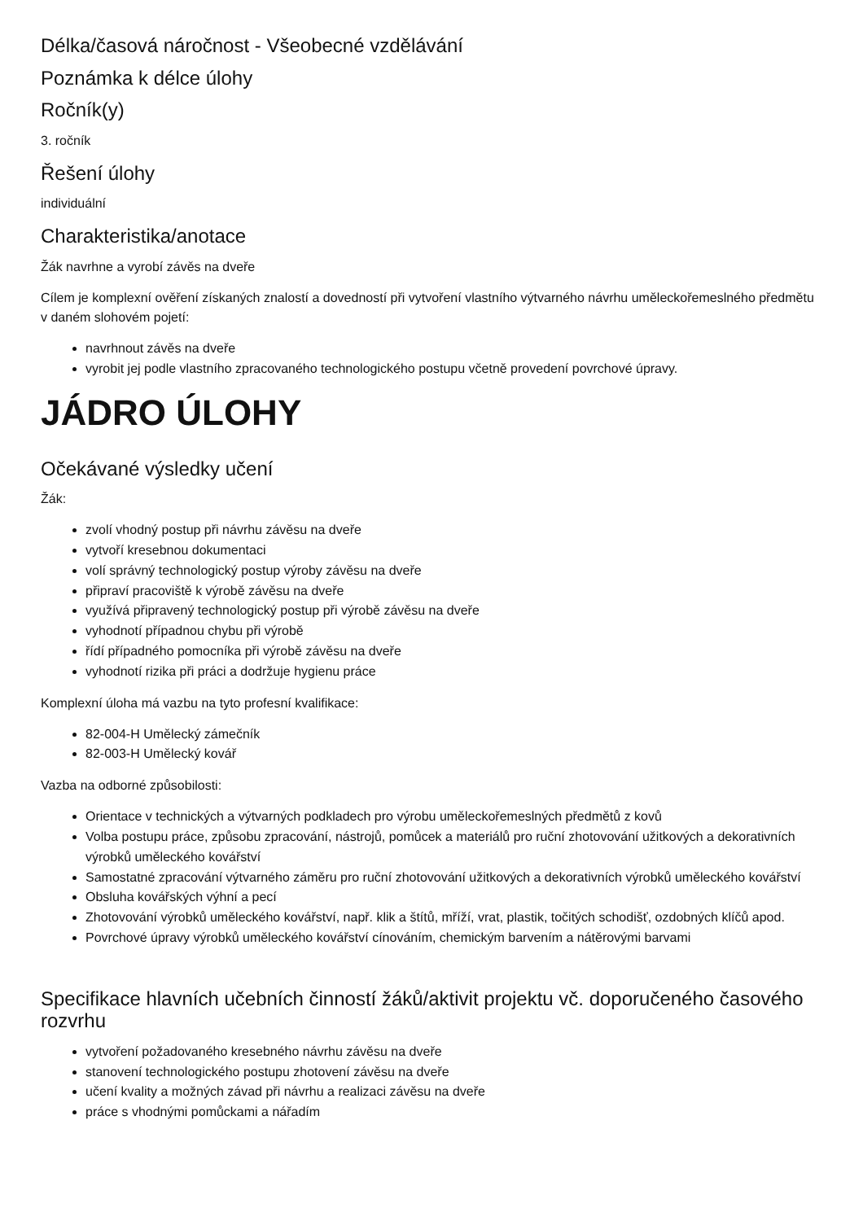Délka/časová náročnost - Všeobecné vzdělávání
Poznámka k délce úlohy
Ročník(y)
3. ročník
Řešení úlohy
individuální
Charakteristika/anotace
Žák navrhne a vyrobí závěs na dveře
Cílem je komplexní ověření získaných znalostí a dovedností při vytvoření vlastního výtvarného návrhu uměleckořemeslného předmětu v daném slohovém pojetí:
navrhnout závěs na dveře
vyrobit jej podle vlastního zpracovaného technologického postupu včetně provedení povrchové úpravy.
JÁDRO ÚLOHY
Očekávané výsledky učení
Žák:
zvolí vhodný postup při návrhu závěsu na dveře
vytvoří kresebnou dokumentaci
volí správný technologický postup výroby závěsu na dveře
připraví pracoviště k výrobě závěsu na dveře
využívá připravený technologický postup při výrobě závěsu na dveře
vyhodnotí případnou chybu při výrobě
řídí případného pomocníka při výrobě závěsu na dveře
vyhodnotí rizika při práci a dodržuje hygienu práce
Komplexní úloha má vazbu na tyto profesní kvalifikace:
82-004-H Umělecký zámečník
82-003-H Umělecký kovář
Vazba na odborné způsobilosti:
Orientace v technických a výtvarných podkladech pro výrobu uměleckořemeslných předmětů z kovů
Volba postupu práce, způsobu zpracování, nástrojů, pomůcek a materiálů pro ruční zhotovování užitkových a dekorativních výrobků uměleckého kovářství
Samostatné zpracování výtvarného záměru pro ruční zhotovování užitkových a dekorativních výrobků uměleckého kovářství
Obsluha kovářských výhní a pecí
Zhotovování výrobků uměleckého kovářství, např. klik a štítů, mříží, vrat, plastik, točitých schodišť, ozdobných klíčů apod.
Povrchové úpravy výrobků uměleckého kovářství cínováním, chemickým barvením a nátěrovými barvami
Specifikace hlavních učebních činností žáků/aktivit projektu vč. doporučeného časového rozvrhu
vytvoření požadovaného kresebného návrhu závěsu na dveře
stanovení technologického postupu zhotovení závěsu na dveře
učení kvality a možných závad při návrhu a realizaci závěsu na dveře
práce s vhodnými pomůckami a nářadím